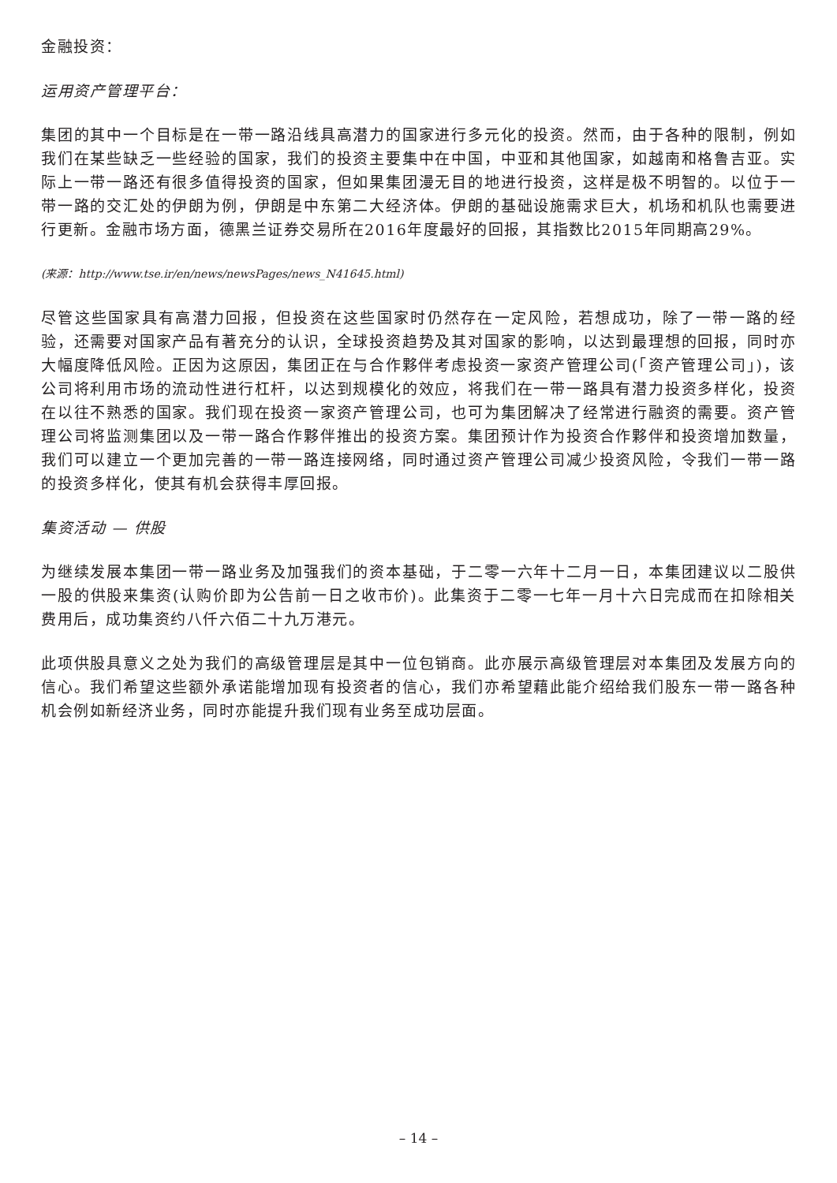金融投资：
运用资产管理平台：
集团的其中一个目标是在一带一路沿线具高潜力的国家进行多元化的投资。然而，由于各种的限制，例如我们在某些缺乏一些经验的国家，我们的投资主要集中在中国，中亚和其他国家，如越南和格鲁吉亚。实际上一带一路还有很多值得投资的国家，但如果集团漫无目的地进行投资，这样是极不明智的。以位于一带一路的交汇处的伊朗为例，伊朗是中东第二大经济体。伊朗的基础设施需求巨大，机场和机队也需要进行更新。金融市场方面，德黑兰证券交易所在2016年度最好的回报，其指数比2015年同期高29%。
(来源：http://www.tse.ir/en/news/newsPages/news_N41645.html)
尽管这些国家具有高潜力回报，但投资在这些国家时仍然存在一定风险，若想成功，除了一带一路的经验，还需要对国家产品有著充分的认识，全球投资趋势及其对国家的影响，以达到最理想的回报，同时亦大幅度降低风险。正因为这原因，集团正在与合作夥伴考虑投资一家资产管理公司(「资产管理公司」)，该公司将利用市场的流动性进行杠杆，以达到规模化的效应，将我们在一带一路具有潜力投资多样化，投资在以往不熟悉的国家。我们现在投资一家资产管理公司，也可为集团解决了经常进行融资的需要。资产管理公司将监测集团以及一带一路合作夥伴推出的投资方案。集团预计作为投资合作夥伴和投资增加数量，我们可以建立一个更加完善的一带一路连接网络，同时通过资产管理公司减少投资风险，令我们一带一路的投资多样化，使其有机会获得丰厚回报。
集资活动 — 供股
为继续发展本集团一带一路业务及加强我们的资本基础，于二零一六年十二月一日，本集团建议以二股供一股的供股来集资(认购价即为公告前一日之收市价)。此集资于二零一七年一月十六日完成而在扣除相关费用后，成功集资约八仟六佰二十九万港元。
此项供股具意义之处为我们的高级管理层是其中一位包销商。此亦展示高级管理层对本集团及发展方向的信心。我们希望这些额外承诺能增加现有投资者的信心，我们亦希望藉此能介绍给我们股东一带一路各种机会例如新经济业务，同时亦能提升我们现有业务至成功层面。
– 14 –